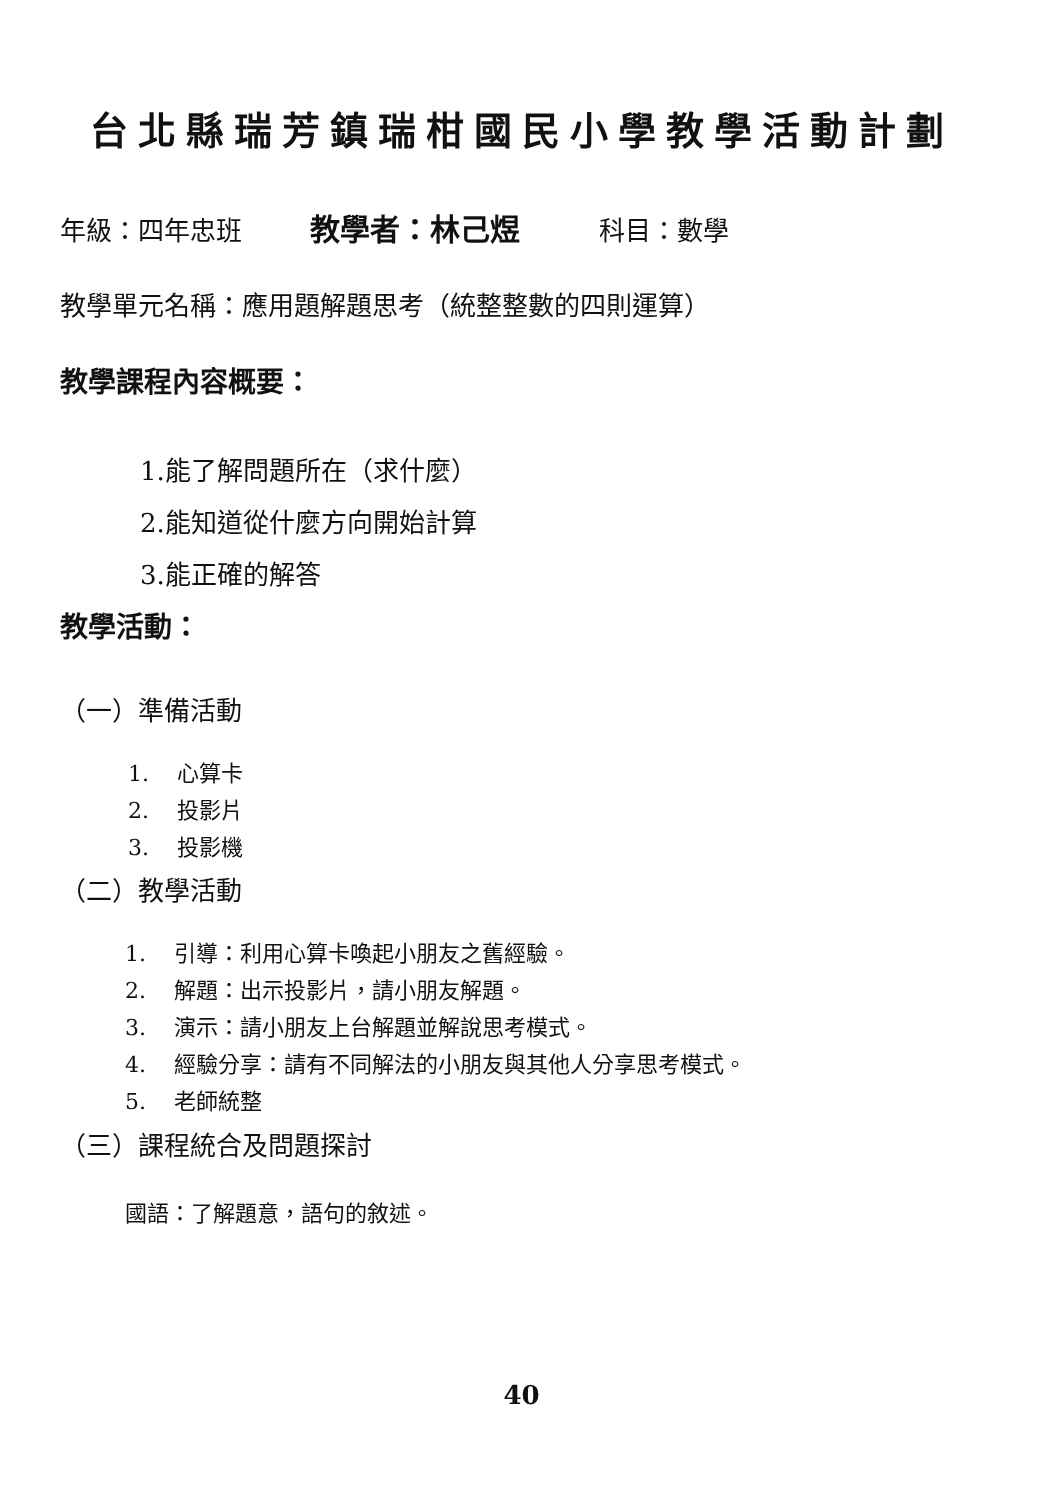台北縣瑞芳鎮瑞柑國民小學教學活動計劃
年級：四年忠班 教學者：林己煜 科目：數學
教學單元名稱：應用題解題思考（統整整數的四則運算）
教學課程內容概要：
1.能了解問題所在（求什麼）
2.能知道從什麼方向開始計算
3.能正確的解答
教學活動：
（一）準備活動
1. 心算卡
2. 投影片
3. 投影機
（二）教學活動
1. 引導：利用心算卡喚起小朋友之舊經驗。
2. 解題：出示投影片，請小朋友解題。
3. 演示：請小朋友上台解題並解說思考模式。
4. 經驗分享：請有不同解法的小朋友與其他人分享思考模式。
5. 老師統整
（三）課程統合及問題探討
國語：了解題意，語句的敘述。
40